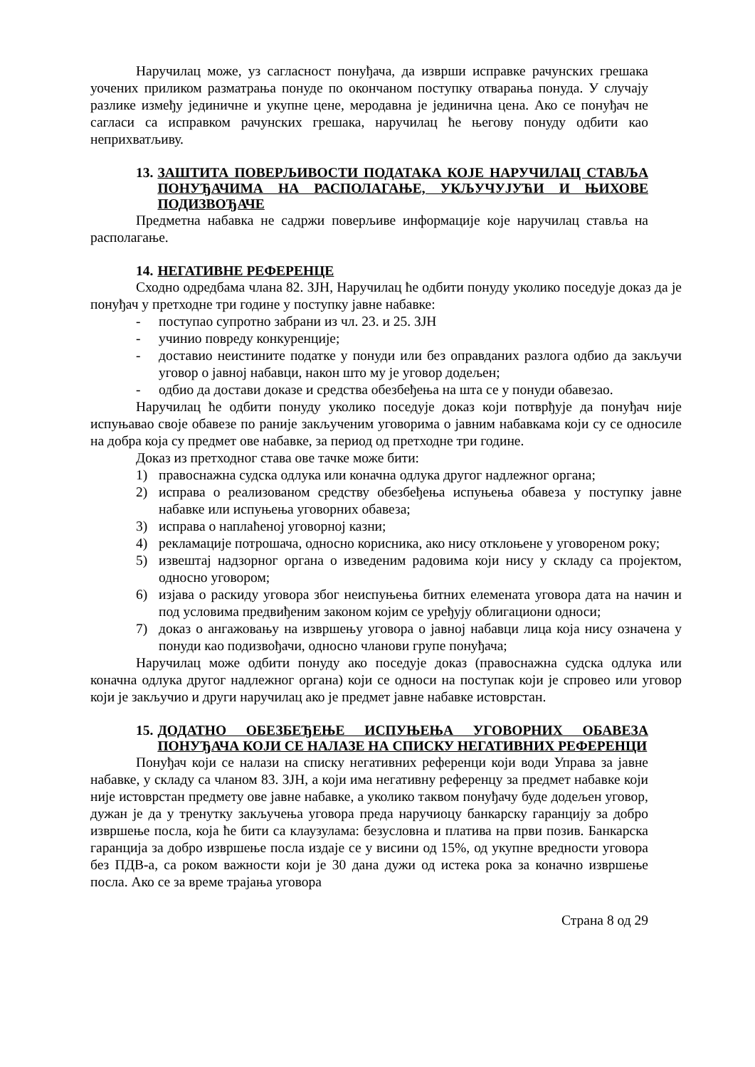Наручилац може, уз сагласност понуђача, да изврши исправке рачунских грешака уочених приликом разматрања понуде по окончаном поступку отварања понуда. У случају разлике између јединичне и укупне цене, меродавна је јединична цена. Ако се понуђач не сагласи са исправком рачунских грешака, наручилац ће његову понуду одбити као неприхватљиву.
13. ЗАШТИТА ПОВЕРЉИВОСТИ ПОДАТАКА КОЈЕ НАРУЧИЛАЦ СТАВЉА ПОНУЂАЧИМА НА РАСПОЛАГАЊЕ, УКЉУЧУЈУЋИ И ЊИХОВЕ ПОДИЗВОЂАЧЕ
Предметна набавка не садржи поверљиве информације које наручилац ставља на располагање.
14. НЕГАТИВНЕ РЕФЕРЕНЦЕ
Сходно одредбама члана 82. ЗЈН, Наручилац ће одбити понуду уколико поседује доказ да је понуђач у претходне три године у поступку јавне набавке:
- поступао супротно забрани из чл. 23. и 25. ЗЈН
- учинио повреду конкуренције;
- доставио неистините податке у понуди или без оправданих разлога одбио да закључи уговор о јавној набавци, након што му је уговор додељен;
- одбио да достави доказе и средства обезбеђења на шта се у понуди обавезао.
Наручилац ће одбити понуду уколико поседује доказ који потврђује да понуђач није испуњавао своје обавезе по раније закљученим уговорима о јавним набавкама који су се односиле на добра која су предмет ове набавке, за период од претходне три године.
Доказ из претходног става ове тачке може бити:
1) правоснажна судска одлука или коначна одлука другог надлежног органа;
2) исправа о реализованом средству обезбеђења испуњења обавеза у поступку јавне набавке или испуњења уговорних обавеза;
3) исправа о наплаћеној уговорној казни;
4) рекламације потрошача, односно корисника, ако нису отклоњене у уговореном року;
5) извештај надзорног органа о изведеним радовима који нису у складу са пројектом, односно уговором;
6) изјава о раскиду уговора због неиспуњења битних елемената уговора дата на начин и под условима предвиђеним законом којим се уређују облигациони односи;
7) доказ о ангажовању на извршењу уговора о јавној набавци лица која нису означена у понуди као подизвођачи, односно чланови групе понуђача;
Наручилац може одбити понуду ако поседује доказ (правоснажна судска одлука или коначна одлука другог надлежног органа) који се односи на поступак који је спровео или уговор који је закључио и други наручилац ако је предмет јавне набавке истоврстан.
15. ДОДАТНО ОБЕЗБЕЂЕЊЕ ИСПУЊЕЊА УГОВОРНИХ ОБАВЕЗА ПОНУЂАЧА КОЈИ СЕ НАЛАЗЕ НА СПИСКУ НЕГАТИВНИХ РЕФЕРЕНЦИ
Понуђач који се налази на списку негативних референци који води Управа за јавне набавке, у складу са чланом 83. ЗЈН, а који има негативну референцу за предмет набавке који није истоврстан предмету ове јавне набавке, а уколико таквом понуђачу буде додељен уговор, дужан је да у тренутку закључења уговора преда наручиоцу банкарску гаранцију за добро извршење посла, која ће бити са клаузулама: безусловна и платива на први позив. Банкарска гаранција за добро извршење посла издаје се у висини од 15%, од укупне вредности уговора без ПДВ-а, са роком важности који је 30 дана дужи од истека рока за коначно извршење посла. Ако се за време трајања уговора
Страна 8 од 29